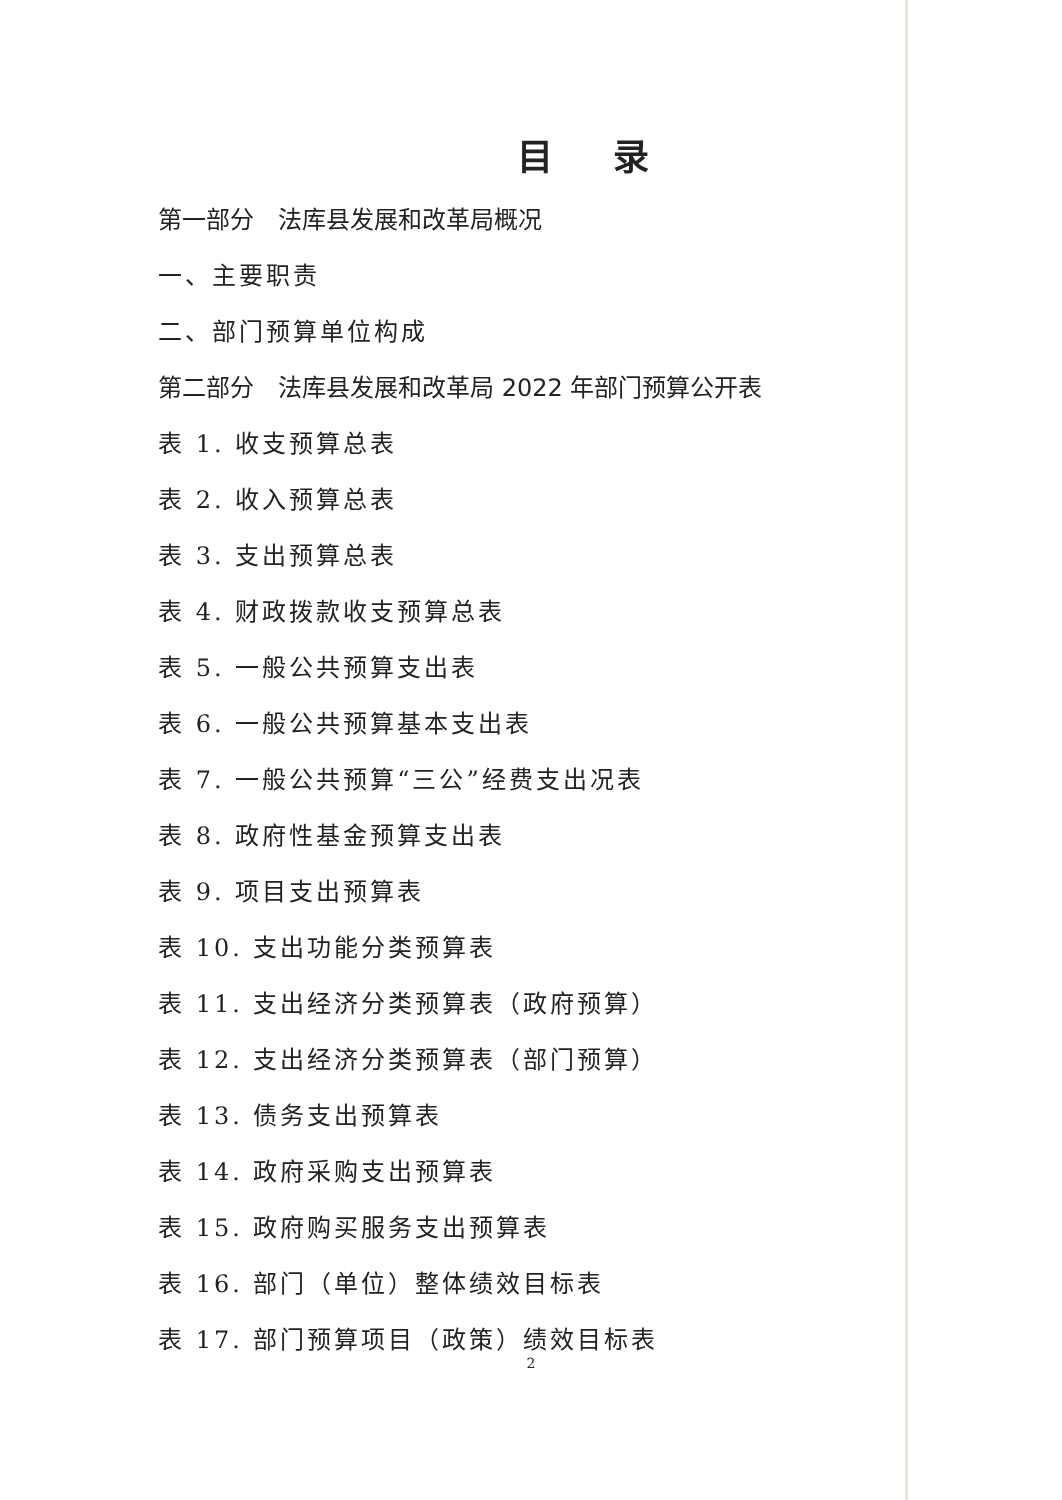目录
第一部分　法库县发展和改革局概况
一、主要职责
二、部门预算单位构成
第二部分　法库县发展和改革局 2022 年部门预算公开表
表 1. 收支预算总表
表 2. 收入预算总表
表 3. 支出预算总表
表 4. 财政拨款收支预算总表
表 5. 一般公共预算支出表
表 6. 一般公共预算基本支出表
表 7. 一般公共预算“三公”经费支出况表
表 8. 政府性基金预算支出表
表 9. 项目支出预算表
表 10. 支出功能分类预算表
表 11. 支出经济分类预算表（政府预算）
表 12. 支出经济分类预算表（部门预算）
表 13. 债务支出预算表
表 14. 政府采购支出预算表
表 15. 政府购买服务支出预算表
表 16. 部门（单位）整体绩效目标表
表 17. 部门预算项目（政策）绩效目标表
2